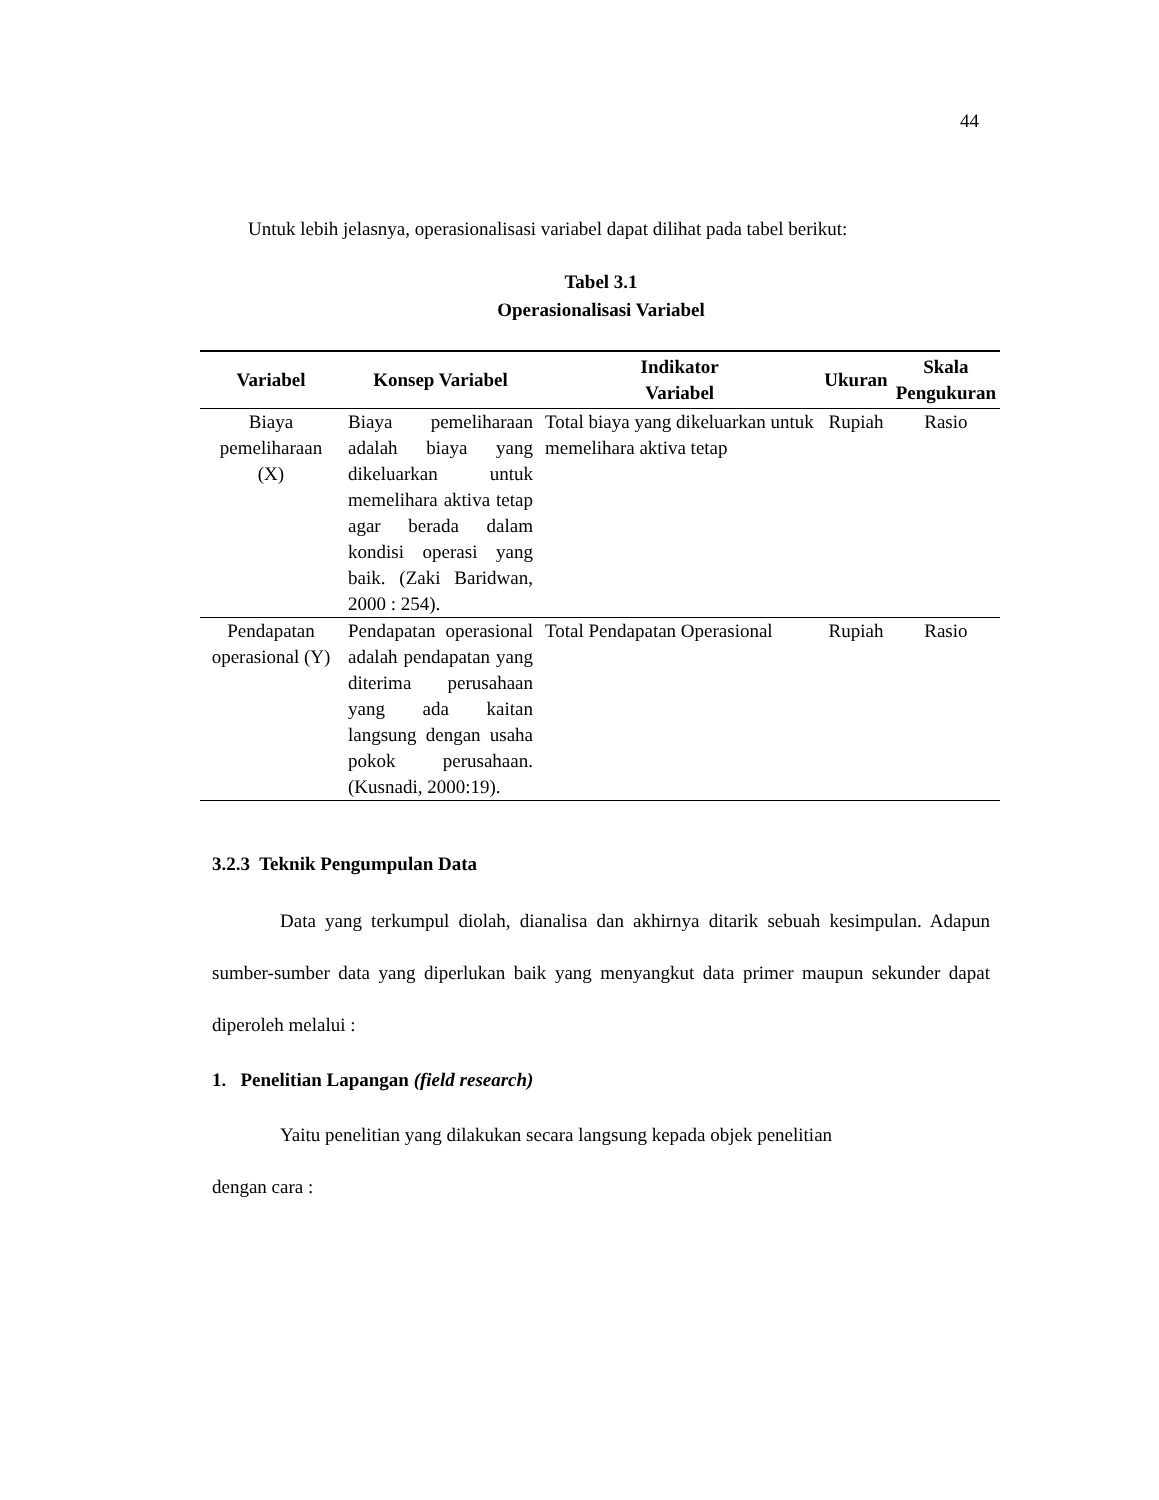44
Untuk lebih jelasnya, operasionalisasi variabel dapat dilihat pada tabel berikut:
Tabel 3.1
Operasionalisasi Variabel
| Variabel | Konsep Variabel | Indikator Variabel | Ukuran | Skala Pengukuran |
| --- | --- | --- | --- | --- |
| Biaya pemeliharaan (X) | Biaya pemeliharaan adalah biaya yang dikeluarkan untuk memelihara aktiva tetap agar berada dalam kondisi operasi yang baik. (Zaki Baridwan, 2000 : 254). | Total biaya yang dikeluarkan untuk memelihara aktiva tetap | Rupiah | Rasio |
| Pendapatan operasional (Y) | Pendapatan operasional adalah pendapatan yang diterima perusahaan yang ada kaitan langsung dengan usaha pokok perusahaan. (Kusnadi, 2000:19). | Total Pendapatan Operasional | Rupiah | Rasio |
3.2.3 Teknik Pengumpulan Data
Data yang terkumpul diolah, dianalisa dan akhirnya ditarik sebuah kesimpulan. Adapun sumber-sumber data yang diperlukan baik yang menyangkut data primer maupun sekunder dapat diperoleh melalui :
1. Penelitian Lapangan (field research)
Yaitu penelitian yang dilakukan secara langsung kepada objek penelitian
dengan cara :